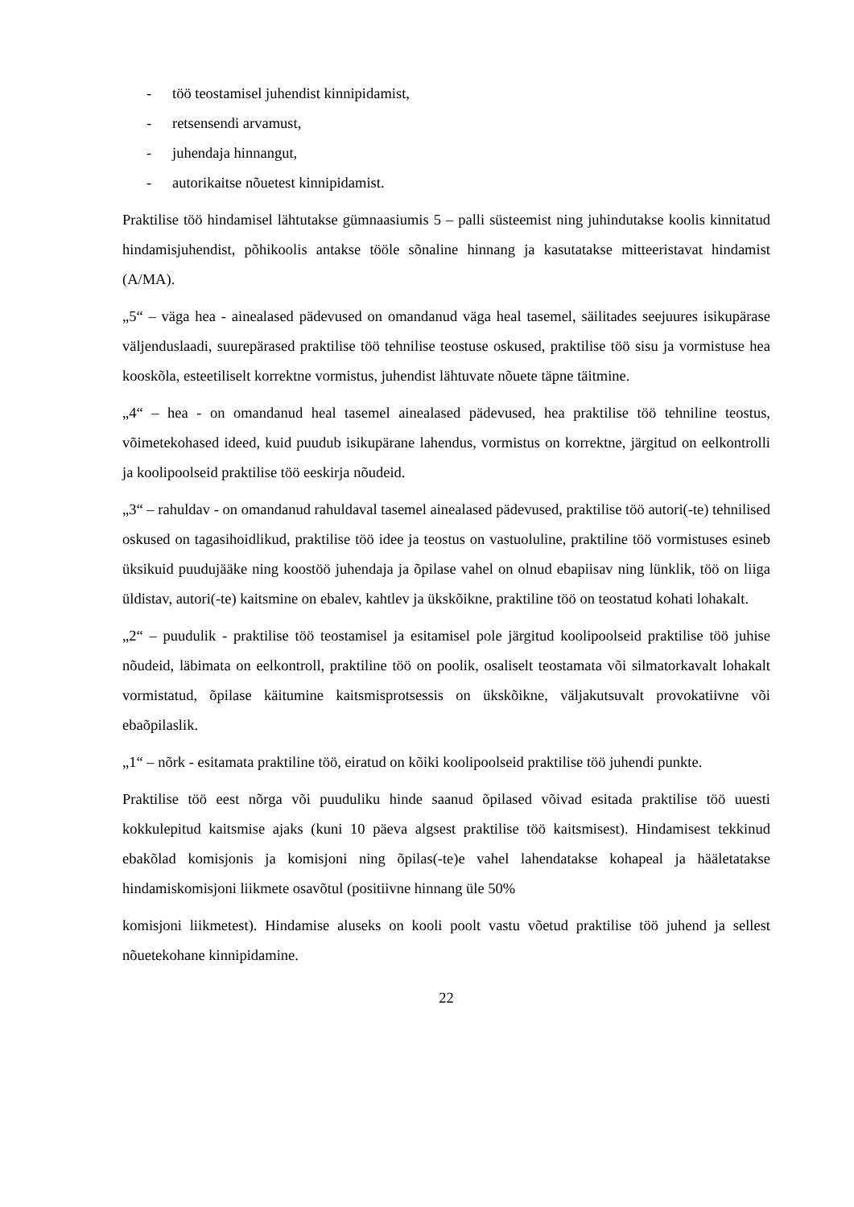- töö teostamisel juhendist kinnipidamist,
- retsensendi arvamust,
- juhendaja hinnangut,
- autorikaitse nõuetest kinnipidamist.
Praktilise töö hindamisel lähtutakse gümnaasiumis 5 – palli süsteemist ning juhindutakse koolis kinnitatud hindamisjuhendist, põhikoolis antakse tööle sõnaline hinnang ja kasutatakse mitteeristavat hindamist (A/MA).
„5“ – väga hea - ainealased pädevused on omandanud väga heal tasemel, säilitades seejuures isikupärase väljenduslaadi, suurepärased praktilise töö tehnilise teostuse oskused, praktilise töö sisu ja vormistuse hea kooskõla, esteetiliselt korrektne vormistus, juhendist lähtuvate nõuete täpne täitmine.
„4“ – hea - on omandanud heal tasemel ainealased pädevused, hea praktilise töö tehniline teostus, võimetekohased ideed, kuid puudub isikupärane lahendus, vormistus on korrektne, järgitud on eelkontrolli ja koolipoolseid praktilise töö eeskirja nõudeid.
„3“ – rahuldav - on omandanud rahuldaval tasemel ainealased pädevused, praktilise töö autori(-te) tehnilised oskused on tagasihoidlikud, praktilise töö idee ja teostus on vastuoluline, praktiline töö vormistuses esineb üksikuid puudujääke ning koostöö juhendaja ja õpilase vahel on olnud ebapiisav ning lünklik, töö on liiga üldistav, autori(-te) kaitsmine on ebalev, kahtlev ja ükskõikne, praktiline töö on teostatud kohati lohakalt.
„2“ – puudulik - praktilise töö teostamisel ja esitamisel pole järgitud koolipoolseid praktilise töö juhise nõudeid, läbimata on eelkontroll, praktiline töö on poolik, osaliselt teostamata või silmatorkavalt lohakalt vormistatud, õpilase käitumine kaitsmisprotsessis on ükskõikne, väljakutsuvalt provokatiivne või ebaõpilaslik.
„1“ – nõrk - esitamata praktiline töö, eiratud on kõiki koolipoolseid praktilise töö juhendi punkte.
Praktilise töö eest nõrga või puuduliku hinde saanud õpilased võivad esitada praktilise töö uuesti kokkulepitud kaitsmise ajaks (kuni 10 päeva algsest praktilise töö kaitsmisest). Hindamisest tekkinud ebakõlad komisjonis ja komisjoni ning õpilas(-te)e vahel lahendatakse kohapeal ja hääletatakse hindamiskomisjoni liikmete osavõtul (positiivne hinnang üle 50%
komisjoni liikmetest). Hindamise aluseks on kooli poolt vastu võetud praktilise töö juhend ja sellest nõuetekohane kinnipidamine.
22